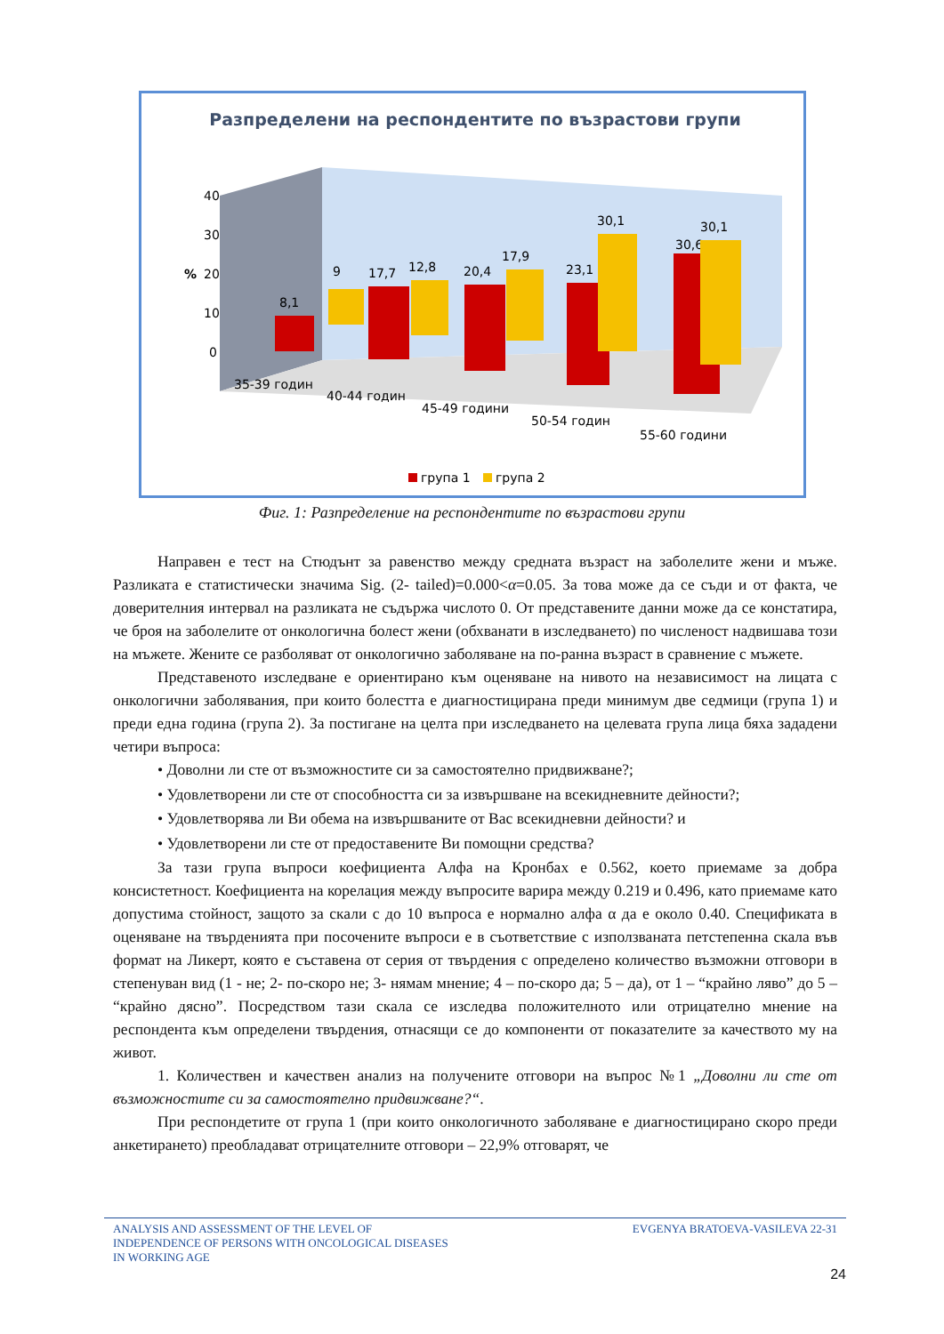Разпределени на респондентите по възрастови групи
40
30
%
20
10
0
8,1
9
17,7
12,8
20,4
17,9
23,1
30,1
30,6
30,1
35-39 годин
40-44 годин
45-49 години
50-54 годин
55-60 години
група 1
група 2
Фиг. 1: Разпределение на респондентите по възрастови групи
Направен е тест на Стюдънт за равенство между средната възраст на заболелите жени и мъже. Разликата е статистически значима Sig. (2- tailed)=0.000<α=0.05. За това може да се съди и от факта, че доверителния интервал на разликата не съдържа числото 0. От представените данни може да се констатира, че броя на заболелите от онкологична болест жени (обхванати в изследването) по численост надвишава този на мъжете. Жените се разболяват от онкологично заболяване на по-ранна възраст в сравнение с мъжете.
Представеното изследване е ориентирано към оценяване на нивото на независимост на лицата с онкологични заболявания, при които болестта е диагностицирана преди минимум две седмици (група 1) и преди една година (група 2). За постигане на целта при изследването на целевата група лица бяха зададени четири въпроса:
• Доволни ли сте от възможностите си за самостоятелно придвижване?;
• Удовлетворени ли сте от способността си за извършване на всекидневните дейности?;
• Удовлетворява ли Ви обема на извършваните от Вас всекидневни дейности? и
• Удовлетворени ли сте от предоставените Ви помощни средства?
За тази група въпроси коефициента Алфа на Кронбах е 0.562, което приемаме за добра консистетност. Коефициента на корелация между въпросите варира между 0.219 и 0.496, като приемаме като допустима стойност, защото за скали с до 10 въпроса е нормално алфа α да е около 0.40. Спецификата в оценяване на твърденията при посочените въпроси е в съответствие с използваната петстепенна скала във формат на Ликерт, която е съставена от серия от твърдения с определено количество възможни отговори в степенуван вид (1 - не; 2- по-скоро не; 3- нямам мнение; 4 – по-скоро да; 5 – да), от 1 – “крайно ляво” до 5 – “крайно дясно”. Посредством тази скала се изследва положителното или отрицателно мнение на респондента към определени твърдения, отнасящи се до компоненти от показателите за качеството му на живот.
1. Количествен и качествен анализ на получените отговори на въпрос №1 „Доволни ли сте от възможностите си за самостоятелно придвижване?“.
При респондетите от група 1 (при които онкологичното заболяване е диагностицирано скоро преди анкетирането) преобладават отрицателните отговори – 22,9% отговарят, че
ANALYSIS AND ASSESSMENT OF THE LEVEL OF
INDEPENDENCE OF PERSONS WITH ONCOLOGICAL DISEASES
IN WORKING AGE
EVGENYA BRATOEVA-VASILEVA 22-31
24